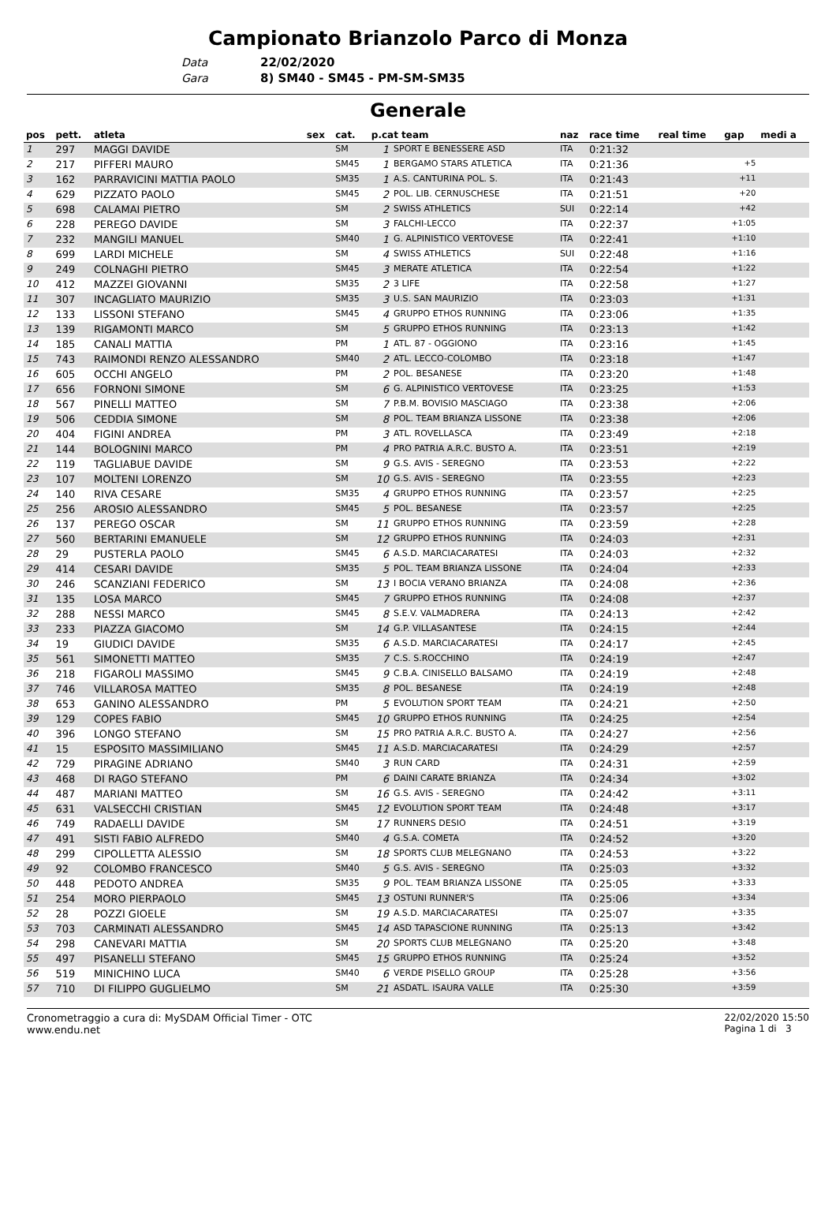Campionato Brianzolo Parco di Monza
Data 22/02/2020
Gara 8) SM40 - SM45 - PM-SM-SM35
Generale
| pos | pett. | atleta | sex | cat. | p.cat team | | naz | race time | real time | gap | medi a |
| --- | --- | --- | --- | --- | --- | --- | --- | --- | --- | --- | --- |
| 1 | 297 | MAGGI DAVIDE | | SM | 1 | SPORT E BENESSERE ASD | ITA | 0:21:32 | | | |
| 2 | 217 | PIFFERI MAURO | | SM45 | 1 | BERGAMO STARS ATLETICA | ITA | 0:21:36 | | +5 | |
| 3 | 162 | PARRAVICINI MATTIA PAOLO | | SM35 | 1 | A.S. CANTURINA POL. S. | ITA | 0:21:43 | | +11 | |
| 4 | 629 | PIZZATO PAOLO | | SM45 | 2 | POL. LIB. CERNUSCHESE | ITA | 0:21:51 | | +20 | |
| 5 | 698 | CALAMAI PIETRO | | SM | 2 | SWISS ATHLETICS | SUI | 0:22:14 | | +42 | |
| 6 | 228 | PEREGO DAVIDE | | SM | 3 | FALCHI-LECCO | ITA | 0:22:37 | | +1:05 | |
| 7 | 232 | MANGILI MANUEL | | SM40 | 1 | G. ALPINISTICO VERTOVESE | ITA | 0:22:41 | | +1:10 | |
| 8 | 699 | LARDI MICHELE | | SM | 4 | SWISS ATHLETICS | SUI | 0:22:48 | | +1:16 | |
| 9 | 249 | COLNAGHI PIETRO | | SM45 | 3 | MERATE ATLETICA | ITA | 0:22:54 | | +1:22 | |
| 10 | 412 | MAZZEI GIOVANNI | | SM35 | 2 | 3 LIFE | ITA | 0:22:58 | | +1:27 | |
| 11 | 307 | INCAGLIATO MAURIZIO | | SM35 | 3 | U.S. SAN MAURIZIO | ITA | 0:23:03 | | +1:31 | |
| 12 | 133 | LISSONI STEFANO | | SM45 | 4 | GRUPPO ETHOS RUNNING | ITA | 0:23:06 | | +1:35 | |
| 13 | 139 | RIGAMONTI MARCO | | SM | 5 | GRUPPO ETHOS RUNNING | ITA | 0:23:13 | | +1:42 | |
| 14 | 185 | CANALI MATTIA | | PM | 1 | ATL. 87 - OGGIONO | ITA | 0:23:16 | | +1:45 | |
| 15 | 743 | RAIMONDI RENZO ALESSANDRO | | SM40 | 2 | ATL. LECCO-COLOMBO | ITA | 0:23:18 | | +1:47 | |
| 16 | 605 | OCCHI ANGELO | | PM | 2 | POL. BESANESE | ITA | 0:23:20 | | +1:48 | |
| 17 | 656 | FORNONI SIMONE | | SM | 6 | G. ALPINISTICO VERTOVESE | ITA | 0:23:25 | | +1:53 | |
| 18 | 567 | PINELLI MATTEO | | SM | 7 | P.B.M. BOVISIO MASCIAGO | ITA | 0:23:38 | | +2:06 | |
| 19 | 506 | CEDDIA SIMONE | | SM | 8 | POL. TEAM BRIANZA LISSONE | ITA | 0:23:38 | | +2:06 | |
| 20 | 404 | FIGINI ANDREA | | PM | 3 | ATL. ROVELLASCA | ITA | 0:23:49 | | +2:18 | |
| 21 | 144 | BOLOGNINI MARCO | | PM | 4 | PRO PATRIA A.R.C. BUSTO A. | ITA | 0:23:51 | | +2:19 | |
| 22 | 119 | TAGLIABUE DAVIDE | | SM | 9 | G.S. AVIS - SEREGNO | ITA | 0:23:53 | | +2:22 | |
| 23 | 107 | MOLTENI LORENZO | | SM | 10 | G.S. AVIS - SEREGNO | ITA | 0:23:55 | | +2:23 | |
| 24 | 140 | RIVA CESARE | | SM35 | 4 | GRUPPO ETHOS RUNNING | ITA | 0:23:57 | | +2:25 | |
| 25 | 256 | AROSIO ALESSANDRO | | SM45 | 5 | POL. BESANESE | ITA | 0:23:57 | | +2:25 | |
| 26 | 137 | PEREGO OSCAR | | SM | 11 | GRUPPO ETHOS RUNNING | ITA | 0:23:59 | | +2:28 | |
| 27 | 560 | BERTARINI EMANUELE | | SM | 12 | GRUPPO ETHOS RUNNING | ITA | 0:24:03 | | +2:31 | |
| 28 | 29 | PUSTERLA PAOLO | | SM45 | 6 | A.S.D. MARCIACARATESI | ITA | 0:24:03 | | +2:32 | |
| 29 | 414 | CESARI DAVIDE | | SM35 | 5 | POL. TEAM BRIANZA LISSONE | ITA | 0:24:04 | | +2:33 | |
| 30 | 246 | SCANZIANI FEDERICO | | SM | 13 | I BOCIA VERANO BRIANZA | ITA | 0:24:08 | | +2:36 | |
| 31 | 135 | LOSA MARCO | | SM45 | 7 | GRUPPO ETHOS RUNNING | ITA | 0:24:08 | | +2:37 | |
| 32 | 288 | NESSI MARCO | | SM45 | 8 | S.E.V. VALMADRERA | ITA | 0:24:13 | | +2:42 | |
| 33 | 233 | PIAZZA GIACOMO | | SM | 14 | G.P. VILLASANTESE | ITA | 0:24:15 | | +2:44 | |
| 34 | 19 | GIUDICI DAVIDE | | SM35 | 6 | A.S.D. MARCIACARATESI | ITA | 0:24:17 | | +2:45 | |
| 35 | 561 | SIMONETTI MATTEO | | SM35 | 7 | C.S. S.ROCCHINO | ITA | 0:24:19 | | +2:47 | |
| 36 | 218 | FIGAROLI MASSIMO | | SM45 | 9 | C.B.A. CINISELLO BALSAMO | ITA | 0:24:19 | | +2:48 | |
| 37 | 746 | VILLAROSA MATTEO | | SM35 | 8 | POL. BESANESE | ITA | 0:24:19 | | +2:48 | |
| 38 | 653 | GANINO ALESSANDRO | | PM | 5 | EVOLUTION SPORT TEAM | ITA | 0:24:21 | | +2:50 | |
| 39 | 129 | COPES FABIO | | SM45 | 10 | GRUPPO ETHOS RUNNING | ITA | 0:24:25 | | +2:54 | |
| 40 | 396 | LONGO STEFANO | | SM | 15 | PRO PATRIA A.R.C. BUSTO A. | ITA | 0:24:27 | | +2:56 | |
| 41 | 15 | ESPOSITO MASSIMILIANO | | SM45 | 11 | A.S.D. MARCIACARATESI | ITA | 0:24:29 | | +2:57 | |
| 42 | 729 | PIRAGINE ADRIANO | | SM40 | 3 | RUN CARD | ITA | 0:24:31 | | +2:59 | |
| 43 | 468 | DI RAGO STEFANO | | PM | 6 | DAINI CARATE BRIANZA | ITA | 0:24:34 | | +3:02 | |
| 44 | 487 | MARIANI MATTEO | | SM | 16 | G.S. AVIS - SEREGNO | ITA | 0:24:42 | | +3:11 | |
| 45 | 631 | VALSECCHI CRISTIAN | | SM45 | 12 | EVOLUTION SPORT TEAM | ITA | 0:24:48 | | +3:17 | |
| 46 | 749 | RADAELLI DAVIDE | | SM | 17 | RUNNERS DESIO | ITA | 0:24:51 | | +3:19 | |
| 47 | 491 | SISTI FABIO ALFREDO | | SM40 | 4 | G.S.A. COMETA | ITA | 0:24:52 | | +3:20 | |
| 48 | 299 | CIPOLLETTA ALESSIO | | SM | 18 | SPORTS CLUB MELEGNANO | ITA | 0:24:53 | | +3:22 | |
| 49 | 92 | COLOMBO FRANCESCO | | SM40 | 5 | G.S. AVIS - SEREGNO | ITA | 0:25:03 | | +3:32 | |
| 50 | 448 | PEDOTO ANDREA | | SM35 | 9 | POL. TEAM BRIANZA LISSONE | ITA | 0:25:05 | | +3:33 | |
| 51 | 254 | MORO PIERPAOLO | | SM45 | 13 | OSTUNI RUNNER'S | ITA | 0:25:06 | | +3:34 | |
| 52 | 28 | POZZI GIOELE | | SM | 19 | A.S.D. MARCIACARATESI | ITA | 0:25:07 | | +3:35 | |
| 53 | 703 | CARMINATI ALESSANDRO | | SM45 | 14 | ASD TAPASCIONE RUNNING | ITA | 0:25:13 | | +3:42 | |
| 54 | 298 | CANEVARI MATTIA | | SM | 20 | SPORTS CLUB MELEGNANO | ITA | 0:25:20 | | +3:48 | |
| 55 | 497 | PISANELLI STEFANO | | SM45 | 15 | GRUPPO ETHOS RUNNING | ITA | 0:25:24 | | +3:52 | |
| 56 | 519 | MINICHINO LUCA | | SM40 | 6 | VERDE PISELLO GROUP | ITA | 0:25:28 | | +3:56 | |
| 57 | 710 | DI FILIPPO GUGLIELMO | | SM | 21 | ASDATL. ISAURA VALLE | ITA | 0:25:30 | | +3:59 | |
Cronometraggio a cura di: MySDAM Official Timer - OTC
www.endu.net
22/02/2020 15:50
Pagina 1 di 3